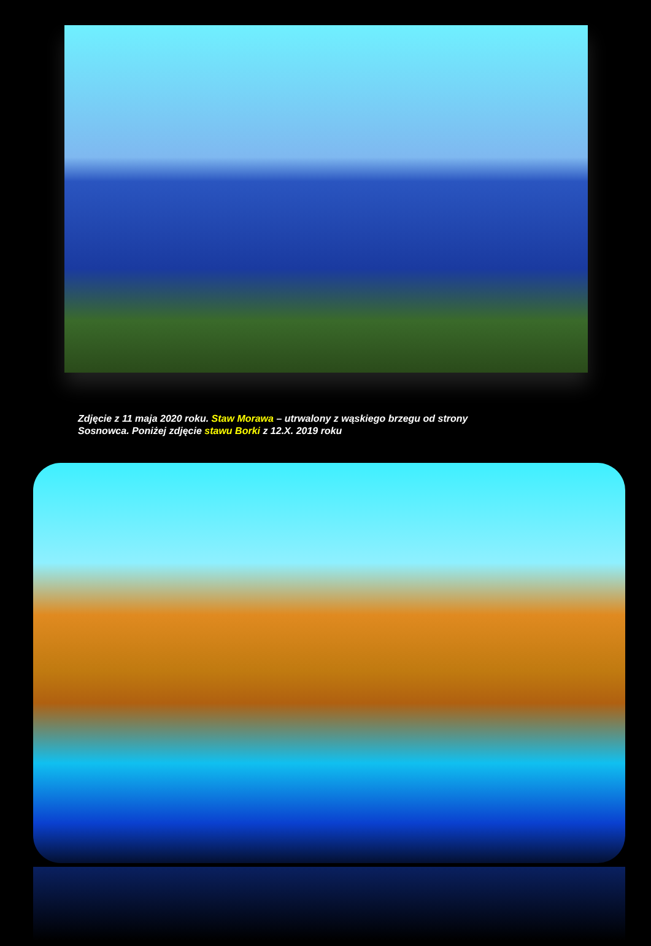Zdjęcie z 11 maja 2020 roku. Staw Morawa – utrwalony z wąskiego brzegu od strony
Sosnowca. Poniżej zdjęcie stawu Borki z 12.X. 2019 roku